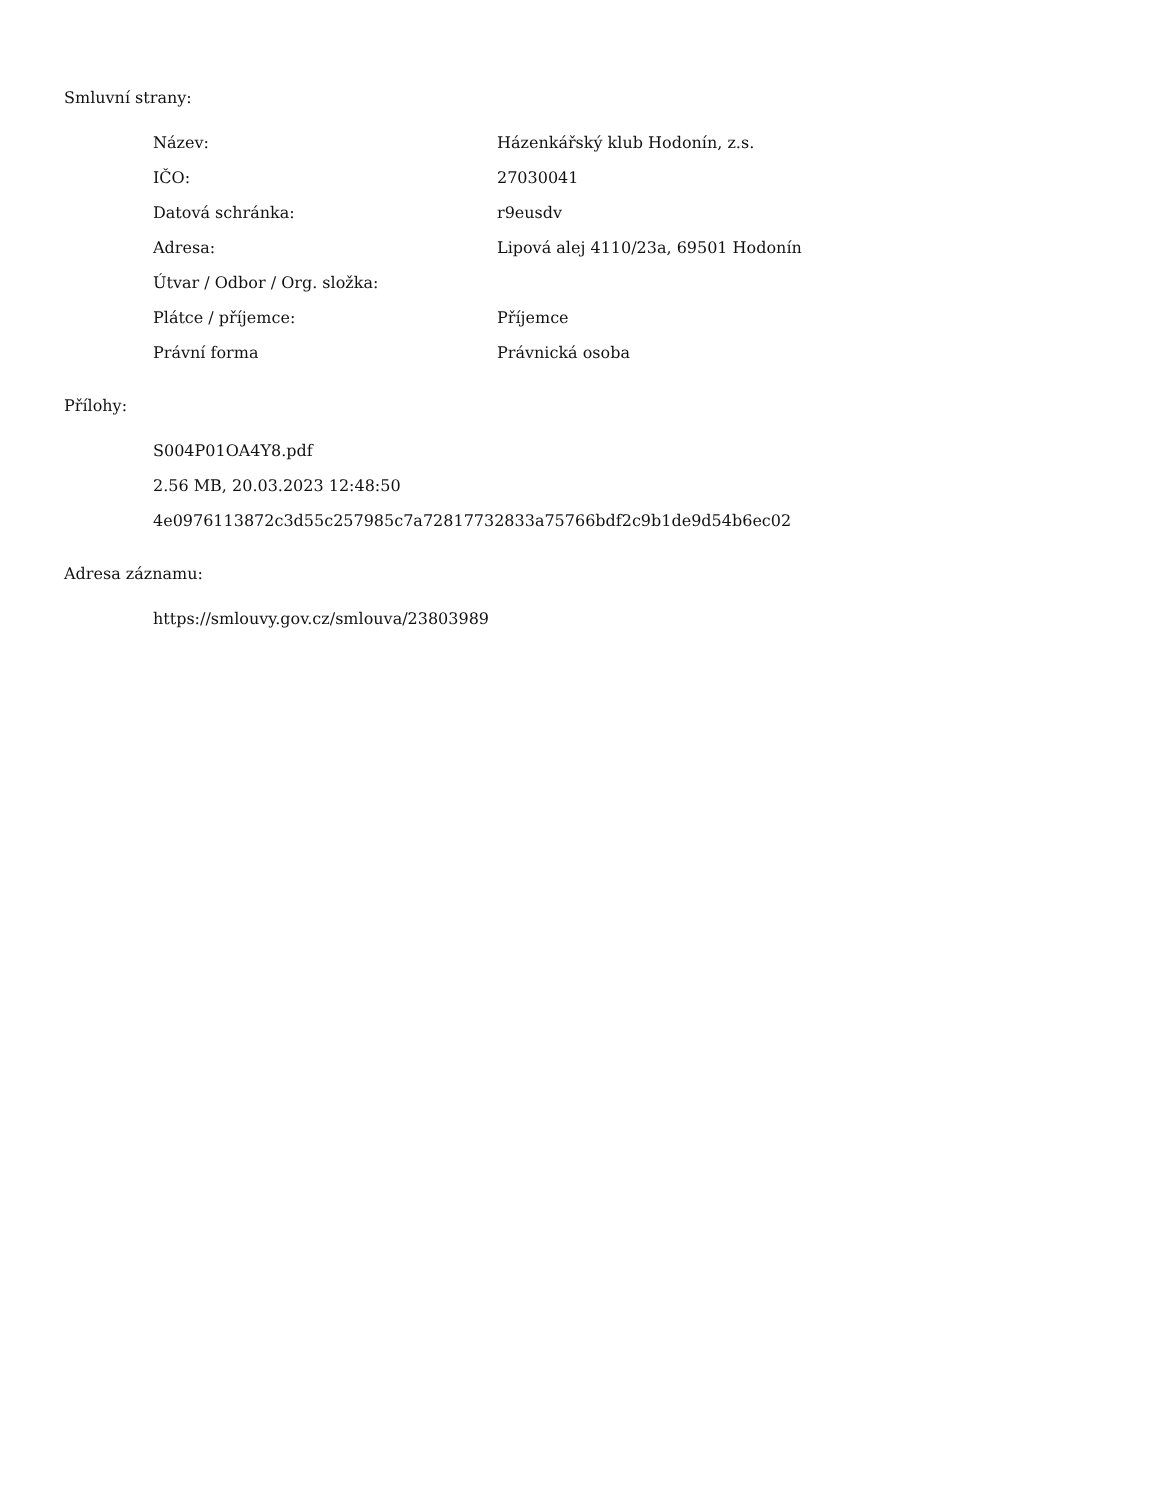Smluvní strany:
| Název: | Házenkářský klub Hodonín, z.s. |
| IČO: | 27030041 |
| Datová schránka: | r9eusdv |
| Adresa: | Lipová alej 4110/23a, 69501 Hodonín |
| Útvar / Odbor / Org. složka: | |
| Plátce / příjemce: | Příjemce |
| Právní forma | Právnická osoba |
Přílohy:
S004P01OA4Y8.pdf
2.56 MB, 20.03.2023 12:48:50
4e0976113872c3d55c257985c7a72817732833a75766bdf2c9b1de9d54b6ec02
Adresa záznamu:
https://smlouvy.gov.cz/smlouva/23803989